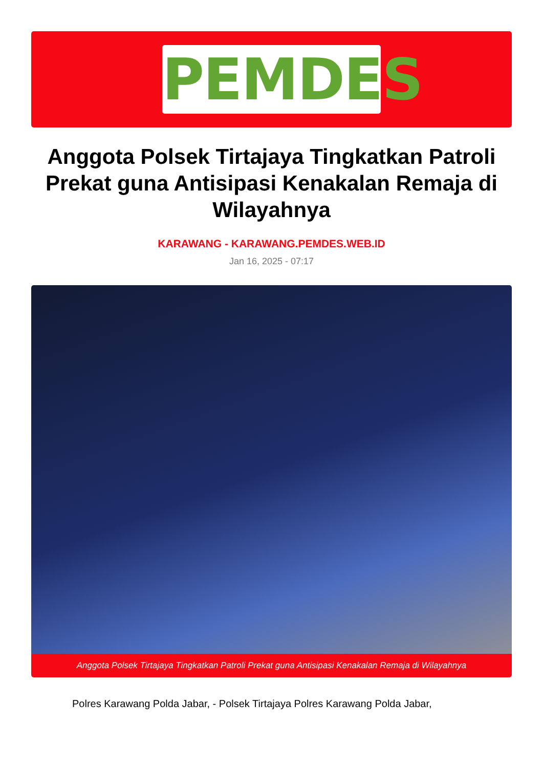PEMDES
Anggota Polsek Tirtajaya Tingkatkan Patroli Prekat guna Antisipasi Kenakalan Remaja di Wilayahnya
KARAWANG - KARAWANG.PEMDES.WEB.ID
Jan 16, 2025 - 07:17
Anggota Polsek Tirtajaya Tingkatkan Patroli Prekat guna Antisipasi Kenakalan Remaja di Wilayahnya
Polres Karawang Polda Jabar, - Polsek Tirtajaya Polres Karawang Polda Jabar,